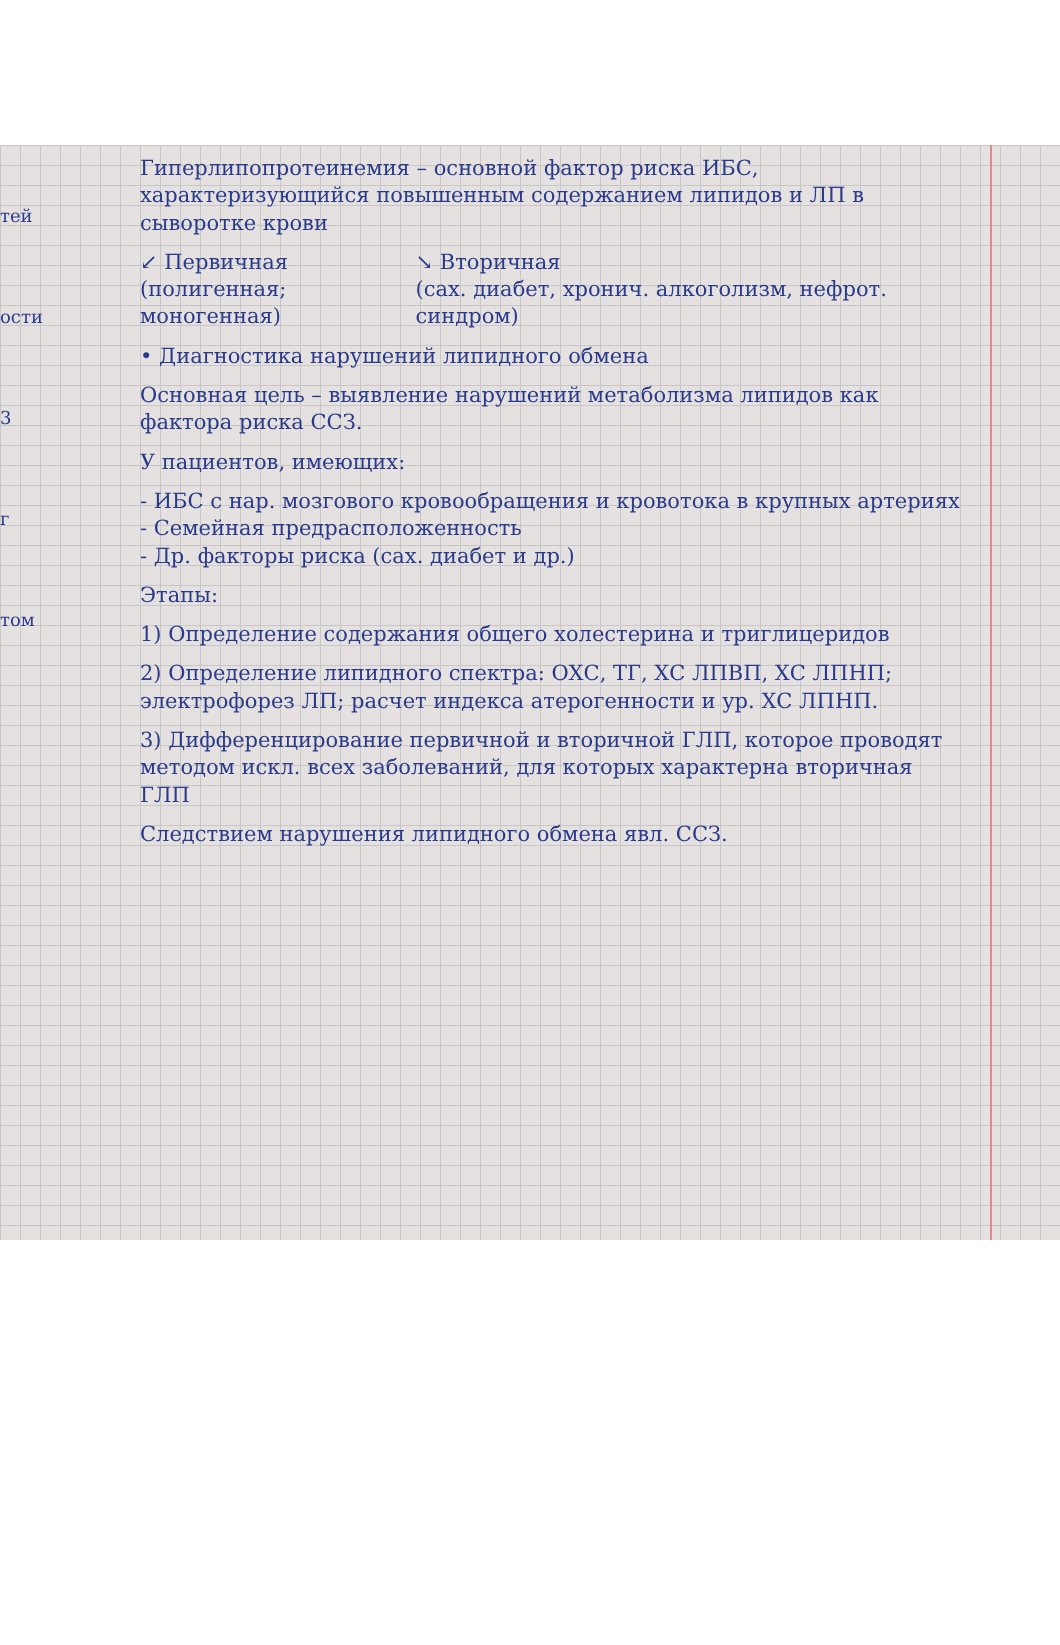тей
ости
3
г
том
Гиперлипопротеинемия – основной фактор риска ИБС, характеризующийся повышенным содержанием липидов и ЛП в сыворотке крови
↙ Первичная
(полигенная; моногенная)
↘ Вторичная
(сах. диабет, хронич. алкоголизм, нефрот. синдром)
• Диагностика нарушений липидного обмена
Основная цель – выявление нарушений метаболизма липидов как фактора риска ССЗ.
У пациентов, имеющих:
- ИБС с нар. мозгового кровообращения и кровотока в крупных артериях
- Семейная предрасположенность
- Др. факторы риска (сах. диабет и др.)
Этапы:
1) Определение содержания общего холестерина и триглицеридов
2) Определение липидного спектра: ОХС, ТГ, ХС ЛПВП, ХС ЛПНП; электрофорез ЛП; расчет индекса атерогенности и ур. ХС ЛПНП.
3) Дифференцирование первичной и вторичной ГЛП, которое проводят методом искл. всех заболеваний, для которых характерна вторичная ГЛП
Следствием нарушения липидного обмена явл. ССЗ.